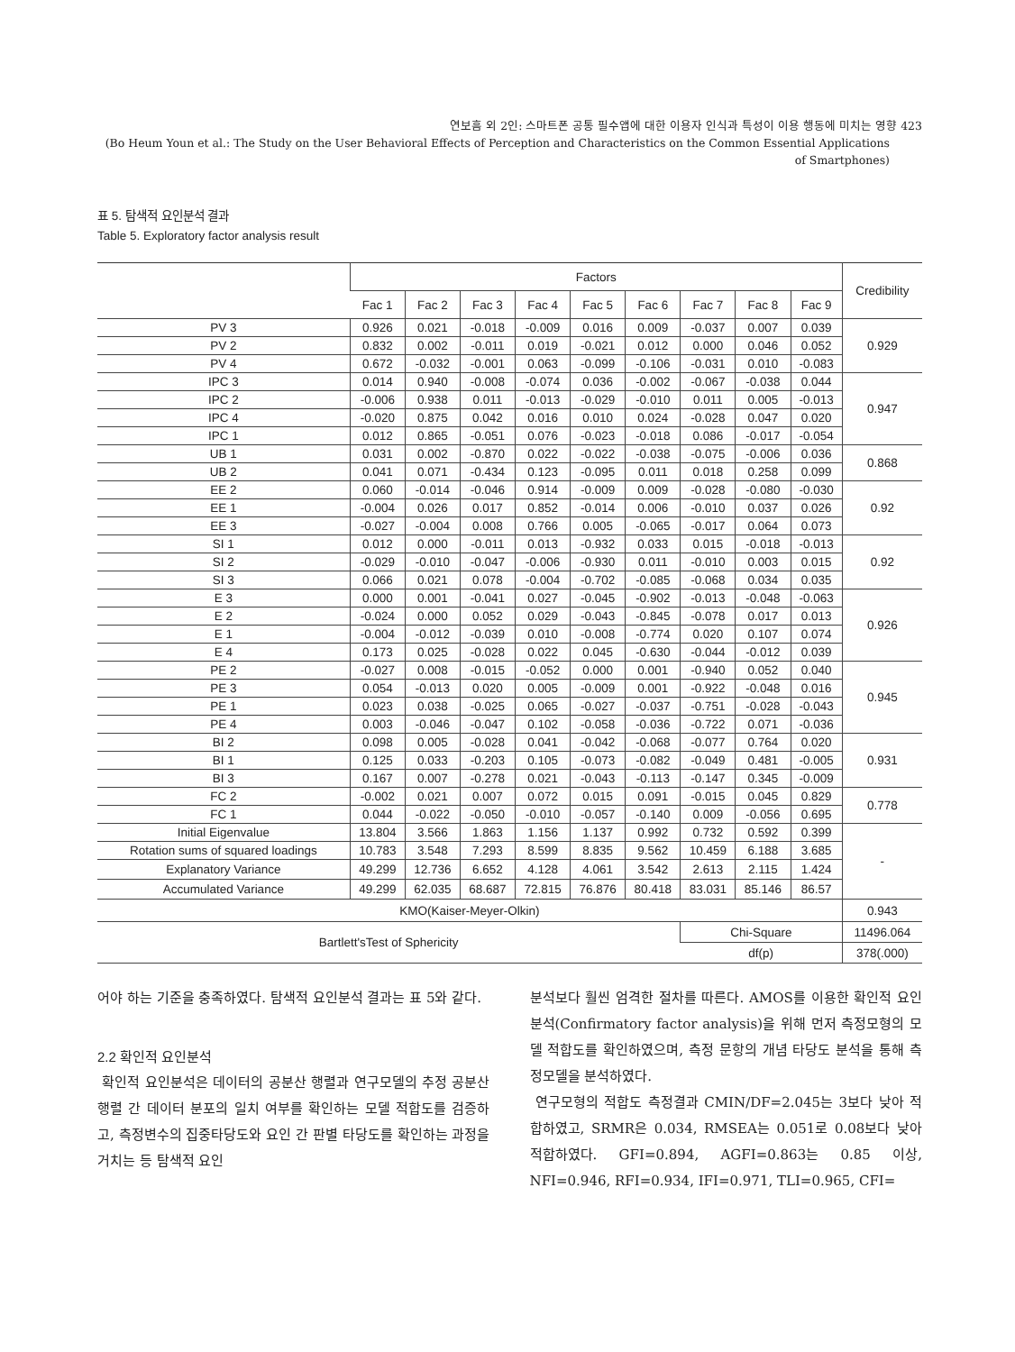연보흠 외 2인: 스마트폰 공통 필수앱에 대한 이용자 인식과 특성이 이용 행동에 미치는 영향 423
(Bo Heum Youn et al.: The Study on the User Behavioral Effects of Perception and Characteristics on the Common Essential Applications of Smartphones)
표 5. 탐색적 요인분석 결과
Table 5. Exploratory factor analysis result
| | Factors | | | | | | | | | Credibility |
| --- | --- | --- | --- | --- | --- | --- | --- | --- | --- | --- |
| | Fac 1 | Fac 2 | Fac 3 | Fac 4 | Fac 5 | Fac 6 | Fac 7 | Fac 8 | Fac 9 | |
| PV 3 | 0.926 | 0.021 | -0.018 | -0.009 | 0.016 | 0.009 | -0.037 | 0.007 | 0.039 | 0.929 |
| PV 2 | 0.832 | 0.002 | -0.011 | 0.019 | -0.021 | 0.012 | 0.000 | 0.046 | 0.052 | |
| PV 4 | 0.672 | -0.032 | -0.001 | 0.063 | -0.099 | -0.106 | -0.031 | 0.010 | -0.083 | |
| IPC 3 | 0.014 | 0.940 | -0.008 | -0.074 | 0.036 | -0.002 | -0.067 | -0.038 | 0.044 | 0.947 |
| IPC 2 | -0.006 | 0.938 | 0.011 | -0.013 | -0.029 | -0.010 | 0.011 | 0.005 | -0.013 | |
| IPC 4 | -0.020 | 0.875 | 0.042 | 0.016 | 0.010 | 0.024 | -0.028 | 0.047 | 0.020 | |
| IPC 1 | 0.012 | 0.865 | -0.051 | 0.076 | -0.023 | -0.018 | 0.086 | -0.017 | -0.054 | |
| UB 1 | 0.031 | 0.002 | -0.870 | 0.022 | -0.022 | -0.038 | -0.075 | -0.006 | 0.036 | 0.868 |
| UB 2 | 0.041 | 0.071 | -0.434 | 0.123 | -0.095 | 0.011 | 0.018 | 0.258 | 0.099 | |
| EE 2 | 0.060 | -0.014 | -0.046 | 0.914 | -0.009 | 0.009 | -0.028 | -0.080 | -0.030 | 0.92 |
| EE 1 | -0.004 | 0.026 | 0.017 | 0.852 | -0.014 | 0.006 | -0.010 | 0.037 | 0.026 | |
| EE 3 | -0.027 | -0.004 | 0.008 | 0.766 | 0.005 | -0.065 | -0.017 | 0.064 | 0.073 | |
| SI 1 | 0.012 | 0.000 | -0.011 | 0.013 | -0.932 | 0.033 | 0.015 | -0.018 | -0.013 | 0.92 |
| SI 2 | -0.029 | -0.010 | -0.047 | -0.006 | -0.930 | 0.011 | -0.010 | 0.003 | 0.015 | |
| SI 3 | 0.066 | 0.021 | 0.078 | -0.004 | -0.702 | -0.085 | -0.068 | 0.034 | 0.035 | |
| E 3 | 0.000 | 0.001 | -0.041 | 0.027 | -0.045 | -0.902 | -0.013 | -0.048 | -0.063 | 0.926 |
| E 2 | -0.024 | 0.000 | 0.052 | 0.029 | -0.043 | -0.845 | -0.078 | 0.017 | 0.013 | |
| E 1 | -0.004 | -0.012 | -0.039 | 0.010 | -0.008 | -0.774 | 0.020 | 0.107 | 0.074 | |
| E 4 | 0.173 | 0.025 | -0.028 | 0.022 | 0.045 | -0.630 | -0.044 | -0.012 | 0.039 | |
| PE 2 | -0.027 | 0.008 | -0.015 | -0.052 | 0.000 | 0.001 | -0.940 | 0.052 | 0.040 | 0.945 |
| PE 3 | 0.054 | -0.013 | 0.020 | 0.005 | -0.009 | 0.001 | -0.922 | -0.048 | 0.016 | |
| PE 1 | 0.023 | 0.038 | -0.025 | 0.065 | -0.027 | -0.037 | -0.751 | -0.028 | -0.043 | |
| PE 4 | 0.003 | -0.046 | -0.047 | 0.102 | -0.058 | -0.036 | -0.722 | 0.071 | -0.036 | |
| BI 2 | 0.098 | 0.005 | -0.028 | 0.041 | -0.042 | -0.068 | -0.077 | 0.764 | 0.020 | 0.931 |
| BI 1 | 0.125 | 0.033 | -0.203 | 0.105 | -0.073 | -0.082 | -0.049 | 0.481 | -0.005 | |
| BI 3 | 0.167 | 0.007 | -0.278 | 0.021 | -0.043 | -0.113 | -0.147 | 0.345 | -0.009 | |
| FC 2 | -0.002 | 0.021 | 0.007 | 0.072 | 0.015 | 0.091 | -0.015 | 0.045 | 0.829 | 0.778 |
| FC 1 | 0.044 | -0.022 | -0.050 | -0.010 | -0.057 | -0.140 | 0.009 | -0.056 | 0.695 | |
| Initial Eigenvalue | 13.804 | 3.566 | 1.863 | 1.156 | 1.137 | 0.992 | 0.732 | 0.592 | 0.399 | - |
| Rotation sums of squared loadings | 10.783 | 3.548 | 7.293 | 8.599 | 8.835 | 9.562 | 10.459 | 6.188 | 3.685 | |
| Explanatory Variance | 49.299 | 12.736 | 6.652 | 4.128 | 4.061 | 3.542 | 2.613 | 2.115 | 1.424 | |
| Accumulated Variance | 49.299 | 62.035 | 68.687 | 72.815 | 76.876 | 80.418 | 83.031 | 85.146 | 86.57 | |
| KMO(Kaiser-Meyer-Olkin) | | | | | | | | | | 0.943 |
| Bartlett'sTest of Sphericity | | | | | | | Chi-Square | | | 11496.064 |
| | | | | | | | df(p) | | | 378(.000) |
어야 하는 기준을 충족하였다. 탐색적 요인분석 결과는 표 5와 같다.
2.2 확인적 요인분석
확인적 요인분석은 데이터의 공분산 행렬과 연구모델의 추정 공분산 행렬 간 데이터 분포의 일치 여부를 확인하는 모델 적합도를 검증하고, 측정변수의 집중타당도와 요인 간 판별 타당도를 확인하는 과정을 거치는 등 탐색적 요인
분석보다 훨씬 엄격한 절차를 따른다. AMOS를 이용한 확인적 요인분석(Confirmatory factor analysis)을 위해 먼저 측정모형의 모델 적합도를 확인하였으며, 측정 문항의 개념 타당도 분석을 통해 측정모델을 분석하였다.
연구모형의 적합도 측정결과 CMIN/DF=2.045는 3보다 낮아 적합하였고, SRMR은 0.034, RMSEA는 0.051로 0.08보다 낮아 적합하였다. GFI=0.894, AGFI=0.863는 0.85 이상, NFI=0.946, RFI=0.934, IFI=0.971, TLI=0.965, CFI=